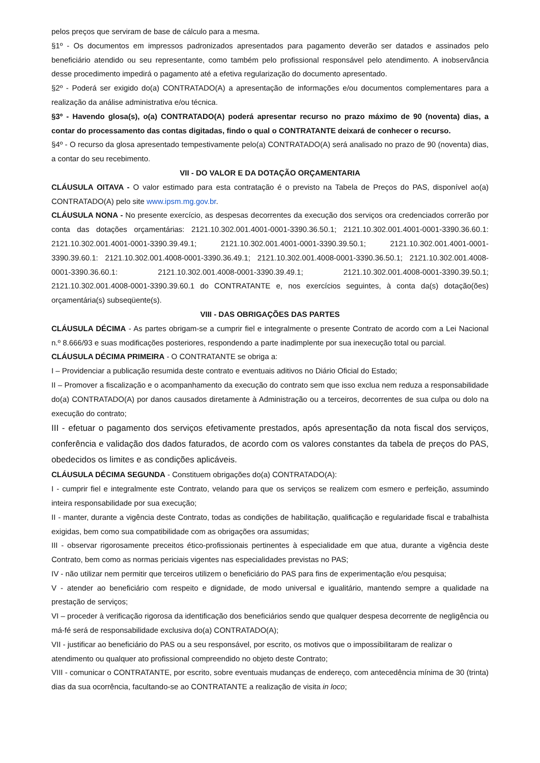pelos preços que serviram de base de cálculo para a mesma.
§1º - Os documentos em impressos padronizados apresentados para pagamento deverão ser datados e assinados pelo beneficiário atendido ou seu representante, como também pelo profissional responsável pelo atendimento. A inobservância desse procedimento impedirá o pagamento até a efetiva regularização do documento apresentado.
§2º - Poderá ser exigido do(a) CONTRATADO(A) a apresentação de informações e/ou documentos complementares para a realização da análise administrativa e/ou técnica.
§3º - Havendo glosa(s), o(a) CONTRATADO(A) poderá apresentar recurso no prazo máximo de 90 (noventa) dias, a contar do processamento das contas digitadas, findo o qual o CONTRATANTE deixará de conhecer o recurso.
§4º - O recurso da glosa apresentado tempestivamente pelo(a) CONTRATADO(A) será analisado no prazo de 90 (noventa) dias, a contar do seu recebimento.
VII - DO VALOR E DA DOTAÇÃO ORÇAMENTARIA
CLÁUSULA OITAVA - O valor estimado para esta contratação é o previsto na Tabela de Preços do PAS, disponível ao(a) CONTRATADO(A) pelo site www.ipsm.mg.gov.br.
CLÁUSULA NONA - No presente exercício, as despesas decorrentes da execução dos serviços ora credenciados correrão por conta das dotações orçamentárias: 2121.10.302.001.4001-0001-3390.36.50.1; 2121.10.302.001.4001-0001-3390.36.60.1: 2121.10.302.001.4001-0001-3390.39.49.1; 2121.10.302.001.4001-0001-3390.39.50.1; 2121.10.302.001.4001-0001-3390.39.60.1: 2121.10.302.001.4008-0001-3390.36.49.1; 2121.10.302.001.4008-0001-3390.36.50.1; 2121.10.302.001.4008-0001-3390.36.60.1: 2121.10.302.001.4008-0001-3390.39.49.1; 2121.10.302.001.4008-0001-3390.39.50.1; 2121.10.302.001.4008-0001-3390.39.60.1 do CONTRATANTE e, nos exercícios seguintes, à conta da(s) dotação(ões) orçamentária(s) subseqüente(s).
VIII - DAS OBRIGAÇÕES DAS PARTES
CLÁUSULA DÉCIMA - As partes obrigam-se a cumprir fiel e integralmente o presente Contrato de acordo com a Lei Nacional n.º 8.666/93 e suas modificações posteriores, respondendo a parte inadimplente por sua inexecução total ou parcial.
CLÁUSULA DÉCIMA PRIMEIRA - O CONTRATANTE se obriga a:
I – Providenciar a publicação resumida deste contrato e eventuais aditivos no Diário Oficial do Estado;
II – Promover a fiscalização e o acompanhamento da execução do contrato sem que isso exclua nem reduza a responsabilidade do(a) CONTRATADO(A) por danos causados diretamente à Administração ou a terceiros, decorrentes de sua culpa ou dolo na execução do contrato;
III - efetuar o pagamento dos serviços efetivamente prestados, após apresentação da nota fiscal dos serviços, conferência e validação dos dados faturados, de acordo com os valores constantes da tabela de preços do PAS, obedecidos os limites e as condições aplicáveis.
CLÁUSULA DÉCIMA SEGUNDA - Constituem obrigações do(a) CONTRATADO(A):
I - cumprir fiel e integralmente este Contrato, velando para que os serviços se realizem com esmero e perfeição, assumindo inteira responsabilidade por sua execução;
II - manter, durante a vigência deste Contrato, todas as condições de habilitação, qualificação e regularidade fiscal e trabalhista exigidas, bem como sua compatibilidade com as obrigações ora assumidas;
III - observar rigorosamente preceitos ético-profissionais pertinentes à especialidade em que atua, durante a vigência deste Contrato, bem como as normas periciais vigentes nas especialidades previstas no PAS;
IV - não utilizar nem permitir que terceiros utilizem o beneficiário do PAS para fins de experimentação e/ou pesquisa;
V - atender ao beneficiário com respeito e dignidade, de modo universal e igualitário, mantendo sempre a qualidade na prestação de serviços;
VI – proceder à verificação rigorosa da identificação dos beneficiários sendo que qualquer despesa decorrente de negligência ou má-fé será de responsabilidade exclusiva do(a) CONTRATADO(A);
VII - justificar ao beneficiário do PAS ou a seu responsável, por escrito, os motivos que o impossibilitaram de realizar o atendimento ou qualquer ato profissional compreendido no objeto deste Contrato;
VIII - comunicar o CONTRATANTE, por escrito, sobre eventuais mudanças de endereço, com antecedência mínima de 30 (trinta) dias da sua ocorrência, facultando-se ao CONTRATANTE a realização de visita in loco;